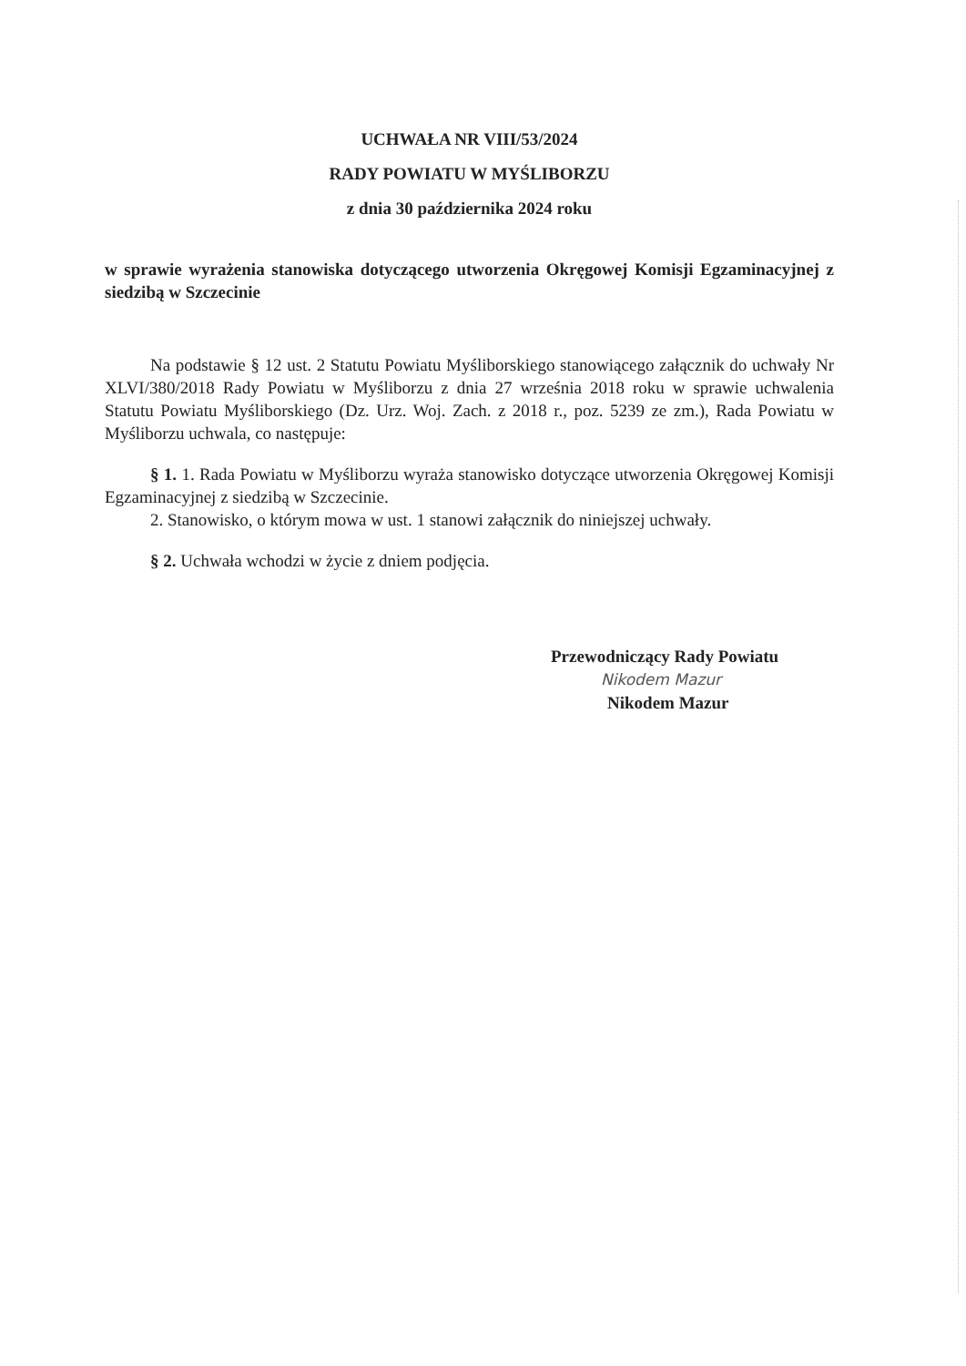UCHWAŁA NR VIII/53/2024
RADY POWIATU W MYŚLIBORZU
z dnia 30 października 2024 roku
w sprawie wyrażenia stanowiska dotyczącego utworzenia Okręgowej Komisji Egzaminacyjnej z siedzibą w Szczecinie
Na podstawie § 12 ust. 2 Statutu Powiatu Myśliborskiego stanowiącego załącznik do uchwały Nr XLVI/380/2018 Rady Powiatu w Myśliborzu z dnia 27 września 2018 roku w sprawie uchwalenia Statutu Powiatu Myśliborskiego (Dz. Urz. Woj. Zach. z 2018 r., poz. 5239 ze zm.), Rada Powiatu w Myśliborzu uchwala, co następuje:
§ 1. 1. Rada Powiatu w Myśliborzu wyraża stanowisko dotyczące utworzenia Okręgowej Komisji Egzaminacyjnej z siedzibą w Szczecinie.
2. Stanowisko, o którym mowa w ust. 1 stanowi załącznik do niniejszej uchwały.
§ 2. Uchwała wchodzi w życie z dniem podjęcia.
Przewodniczący Rady Powiatu
Nikodem Mazur
Nikodem Mazur